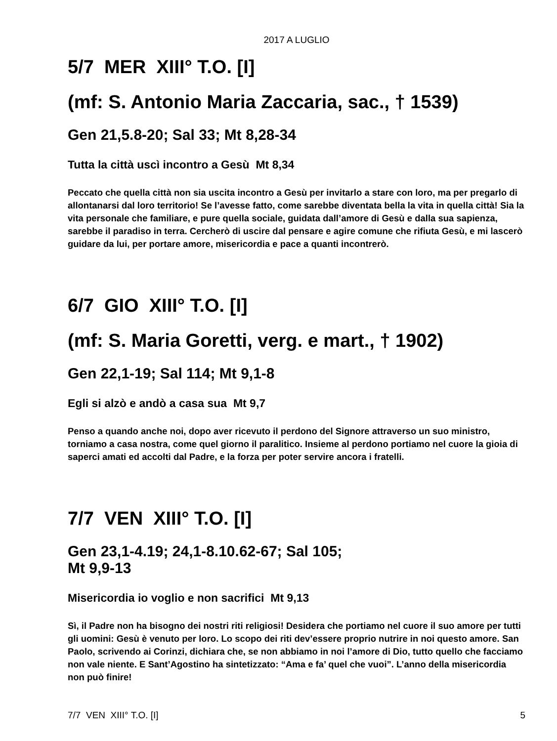2017 A LUGLIO
5/7 MER XIII° T.O. [I]
(mf: S. Antonio Maria Zaccaria, sac., † 1539)
Gen 21,5.8-20; Sal 33; Mt 8,28-34
Tutta la città uscì incontro a Gesù Mt 8,34
Peccato che quella città non sia uscita incontro a Gesù per invitarlo a stare con loro, ma per pregarlo di allontanarsi dal loro territorio! Se l’avesse fatto, come sarebbe diventata bella la vita in quella città! Sia la vita personale che familiare, e pure quella sociale, guidata dall’amore di Gesù e dalla sua sapienza, sarebbe il paradiso in terra. Cercherò di uscire dal pensare e agire comune che rifiuta Gesù, e mi lascerò guidare da lui, per portare amore, misericordia e pace a quanti incontrerò.
6/7 GIO XIII° T.O. [I]
(mf: S. Maria Goretti, verg. e mart., † 1902)
Gen 22,1-19; Sal 114; Mt 9,1-8
Egli si alzò e andò a casa sua Mt 9,7
Penso a quando anche noi, dopo aver ricevuto il perdono del Signore attraverso un suo ministro, torniamo a casa nostra, come quel giorno il paralitico. Insieme al perdono portiamo nel cuore la gioia di saperci amati ed accolti dal Padre, e la forza per poter servire ancora i fratelli.
7/7 VEN XIII° T.O. [I]
Gen 23,1-4.19; 24,1-8.10.62-67; Sal 105;
Mt 9,9-13
Misericordia io voglio e non sacrifici Mt 9,13
Sì, il Padre non ha bisogno dei nostri riti religiosi! Desidera che portiamo nel cuore il suo amore per tutti gli uomini: Gesù è venuto per loro. Lo scopo dei riti dev’essere proprio nutrire in noi questo amore. San Paolo, scrivendo ai Corinzi, dichiara che, se non abbiamo in noi l’amore di Dio, tutto quello che facciamo non vale niente. E Sant’Agostino ha sintetizzato: “Ama e fa’ quel che vuoi”. L’anno della misericordia non può finire!
7/7 VEN XIII° T.O. [I] 5